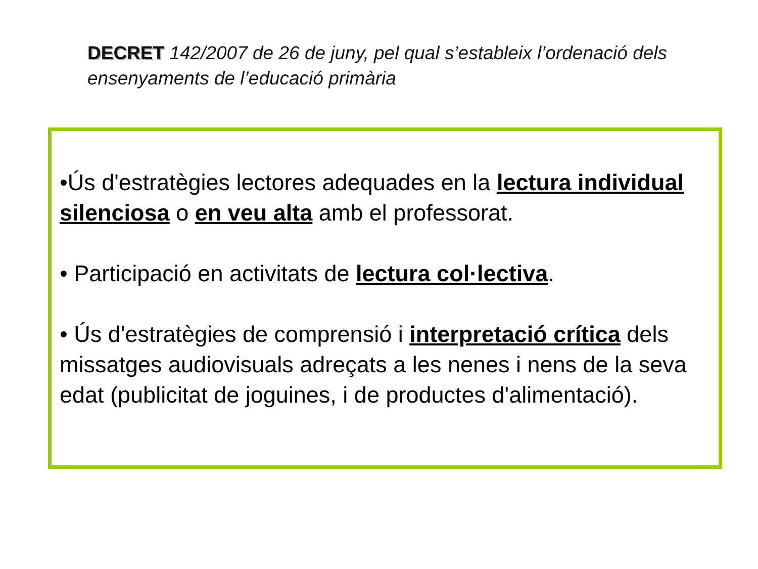DECRET 142/2007 de 26 de juny, pel qual s’estableix l’ordenació dels ensenyaments de l’educació primària
•Ús d'estratègies lectores adequades en la lectura individual silenciosa o en veu alta amb el professorat.
• Participació en activitats de lectura col·lectiva.
• Ús d'estratègies de comprensió i interpretació crítica dels missatges audiovisuals adreçats a les nenes i nens de la seva edat (publicitat de joguines, i de productes d'alimentació).